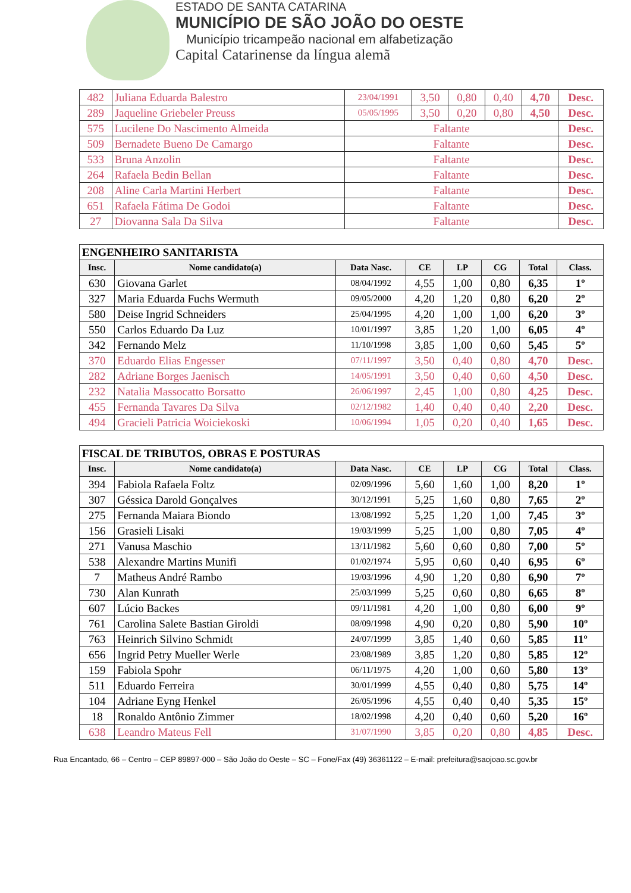ESTADO DE SANTA CATARINA
MUNICÍPIO DE SÃO JOÃO DO OESTE
Município tricampeão nacional em alfabetização
Capital Catarinense da língua alemã
| 482 | Juliana Eduarda Balestro | 23/04/1991 | 3,50 | 0,80 | 0,40 | 4,70 | Desc. |
| 289 | Jaqueline Griebeler Preuss | 05/05/1995 | 3,50 | 0,20 | 0,80 | 4,50 | Desc. |
| 575 | Lucilene Do Nascimento Almeida | Faltante | | | | | Desc. |
| 509 | Bernadete Bueno De Camargo | Faltante | | | | | Desc. |
| 533 | Bruna Anzolin | Faltante | | | | | Desc. |
| 264 | Rafaela Bedin Bellan | Faltante | | | | | Desc. |
| 208 | Aline Carla Martini Herbert | Faltante | | | | | Desc. |
| 651 | Rafaela Fátima De Godoi | Faltante | | | | | Desc. |
| 27 | Diovanna Sala Da Silva | Faltante | | | | | Desc. |
| ENGENHEIRO SANITARISTA | | | | | | | |
| --- | --- | --- | --- | --- | --- | --- | --- |
| Insc. | Nome candidato(a) | Data Nasc. | CE | LP | CG | Total | Class. |
| 630 | Giovana Garlet | 08/04/1992 | 4,55 | 1,00 | 0,80 | 6,35 | 1º |
| 327 | Maria Eduarda Fuchs Wermuth | 09/05/2000 | 4,20 | 1,20 | 0,80 | 6,20 | 2º |
| 580 | Deise Ingrid Schneiders | 25/04/1995 | 4,20 | 1,00 | 1,00 | 6,20 | 3º |
| 550 | Carlos Eduardo Da Luz | 10/01/1997 | 3,85 | 1,20 | 1,00 | 6,05 | 4º |
| 342 | Fernando Melz | 11/10/1998 | 3,85 | 1,00 | 0,60 | 5,45 | 5º |
| 370 | Eduardo Elias Engesser | 07/11/1997 | 3,50 | 0,40 | 0,80 | 4,70 | Desc. |
| 282 | Adriane Borges Jaenisch | 14/05/1991 | 3,50 | 0,40 | 0,60 | 4,50 | Desc. |
| 232 | Natalia Massocatto Borsatto | 26/06/1997 | 2,45 | 1,00 | 0,80 | 4,25 | Desc. |
| 455 | Fernanda Tavares Da Silva | 02/12/1982 | 1,40 | 0,40 | 0,40 | 2,20 | Desc. |
| 494 | Gracieli Patricia Woiciekoski | 10/06/1994 | 1,05 | 0,20 | 0,40 | 1,65 | Desc. |
| FISCAL DE TRIBUTOS, OBRAS E POSTURAS | | | | | | | |
| --- | --- | --- | --- | --- | --- | --- | --- |
| Insc. | Nome candidato(a) | Data Nasc. | CE | LP | CG | Total | Class. |
| 394 | Fabiola Rafaela Foltz | 02/09/1996 | 5,60 | 1,60 | 1,00 | 8,20 | 1º |
| 307 | Géssica Darold Gonçalves | 30/12/1991 | 5,25 | 1,60 | 0,80 | 7,65 | 2º |
| 275 | Fernanda Maiara Biondo | 13/08/1992 | 5,25 | 1,20 | 1,00 | 7,45 | 3º |
| 156 | Grasieli Lisaki | 19/03/1999 | 5,25 | 1,00 | 0,80 | 7,05 | 4º |
| 271 | Vanusa Maschio | 13/11/1982 | 5,60 | 0,60 | 0,80 | 7,00 | 5º |
| 538 | Alexandre Martins Munifi | 01/02/1974 | 5,95 | 0,60 | 0,40 | 6,95 | 6º |
| 7 | Matheus André Rambo | 19/03/1996 | 4,90 | 1,20 | 0,80 | 6,90 | 7º |
| 730 | Alan Kunrath | 25/03/1999 | 5,25 | 0,60 | 0,80 | 6,65 | 8º |
| 607 | Lúcio Backes | 09/11/1981 | 4,20 | 1,00 | 0,80 | 6,00 | 9º |
| 761 | Carolina Salete Bastian Giroldi | 08/09/1998 | 4,90 | 0,20 | 0,80 | 5,90 | 10º |
| 763 | Heinrich Silvino Schmidt | 24/07/1999 | 3,85 | 1,40 | 0,60 | 5,85 | 11º |
| 656 | Ingrid Petry Mueller Werle | 23/08/1989 | 3,85 | 1,20 | 0,80 | 5,85 | 12º |
| 159 | Fabiola Spohr | 06/11/1975 | 4,20 | 1,00 | 0,60 | 5,80 | 13º |
| 511 | Eduardo Ferreira | 30/01/1999 | 4,55 | 0,40 | 0,80 | 5,75 | 14º |
| 104 | Adriane Eyng Henkel | 26/05/1996 | 4,55 | 0,40 | 0,40 | 5,35 | 15º |
| 18 | Ronaldo Antônio Zimmer | 18/02/1998 | 4,20 | 0,40 | 0,60 | 5,20 | 16º |
| 638 | Leandro Mateus Fell | 31/07/1990 | 3,85 | 0,20 | 0,80 | 4,85 | Desc. |
Rua Encantado, 66 – Centro – CEP 89897-000 – São João do Oeste – SC – Fone/Fax (49) 36361122 – E-mail: prefeitura@saojoao.sc.gov.br